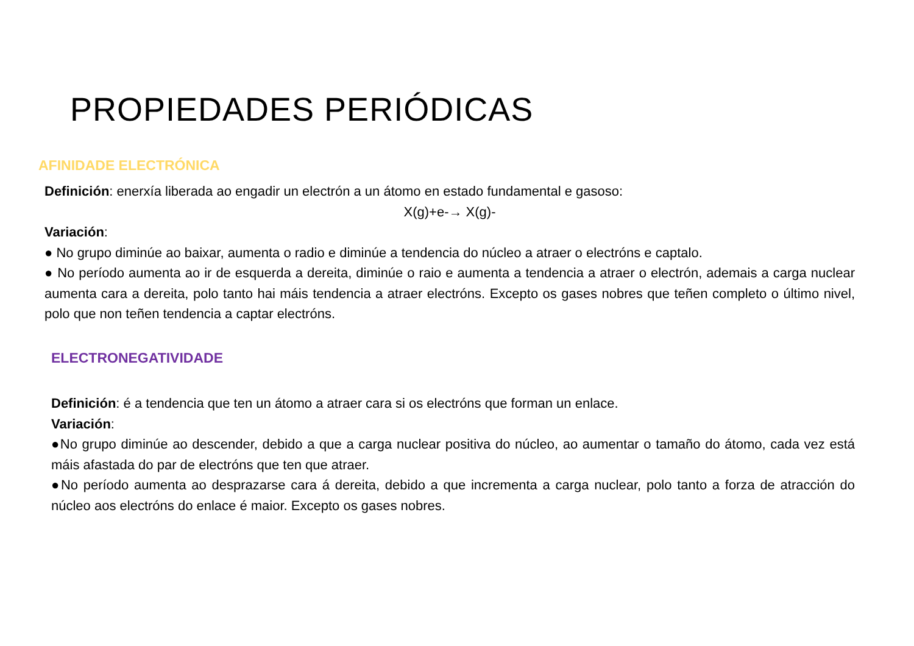PROPIEDADES PERIÓDICAS
AFINIDADE ELECTRÓNICA
Definición: enerxía liberada ao engadir un electrón a un átomo en estado fundamental e gasoso:
X(g)+e-→ X(g)-
Variación:
● No grupo diminúe ao baixar, aumenta o radio e diminúe a tendencia do núcleo a atraer o electróns e captalo.
● No período aumenta ao ir de esquerda a dereita, diminúe o raio e aumenta a tendencia a atraer o electrón, ademais a carga nuclear aumenta cara a dereita, polo tanto hai máis tendencia a atraer electróns. Excepto os gases nobres que teñen completo o último nivel, polo que non teñen tendencia a captar electróns.
ELECTRONEGATIVIDADE
Definición: é a tendencia que ten un átomo a atraer cara si os electróns que forman un enlace.
Variación:
●No grupo diminúe ao descender, debido a que a carga nuclear positiva do núcleo, ao aumentar o tamaño do átomo, cada vez está máis afastada do par de electróns que ten que atraer.
●No período aumenta ao desprazarse cara á dereita, debido a que incrementa a carga nuclear, polo tanto a forza de atracción do núcleo aos electróns do enlace é maior. Excepto os gases nobres.